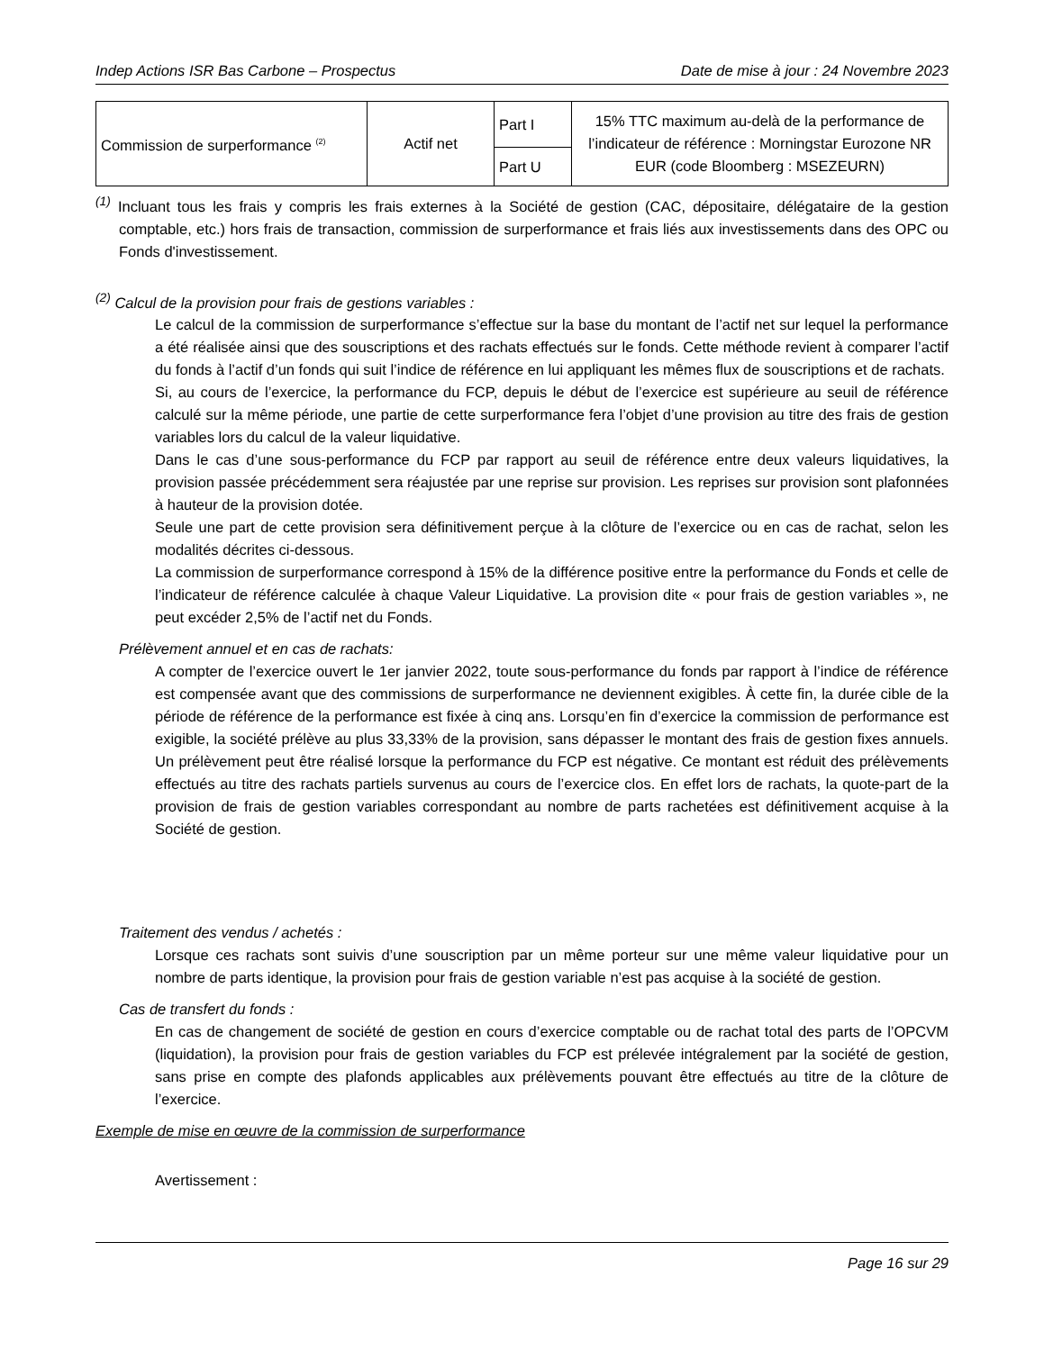Indep Actions ISR Bas Carbone – Prospectus Date de mise à jour : 24 Novembre 2023
| Commission de surperformance <sup>(2)</sup> | Actif net | Part I | 15% TTC maximum au-delà de la performance de l’indicateur de référence : Morningstar Eurozone NR EUR (code Bloomberg : MSEZEURN) |
| | | Part U | |
<sup>(1)</sup> Incluant tous les frais y compris les frais externes à la Société de gestion (CAC, dépositaire, délégataire de la gestion comptable, etc.) hors frais de transaction, commission de surperformance et frais liés aux investissements dans des OPC ou Fonds d'investissement.
<sup>(2)</sup> Calcul de la provision pour frais de gestions variables :
Le calcul de la commission de surperformance s’effectue sur la base du montant de l’actif net sur lequel la performance a été réalisée ainsi que des souscriptions et des rachats effectués sur le fonds. Cette méthode revient à comparer l’actif du fonds à l’actif d’un fonds qui suit l’indice de référence en lui appliquant les mêmes flux de souscriptions et de rachats.
Si, au cours de l’exercice, la performance du FCP, depuis le début de l’exercice est supérieure au seuil de référence calculé sur la même période, une partie de cette surperformance fera l’objet d’une provision au titre des frais de gestion variables lors du calcul de la valeur liquidative.
Dans le cas d’une sous-performance du FCP par rapport au seuil de référence entre deux valeurs liquidatives, la provision passée précédemment sera réajustée par une reprise sur provision. Les reprises sur provision sont plafonnées à hauteur de la provision dotée.
Seule une part de cette provision sera définitivement perçue à la clôture de l’exercice ou en cas de rachat, selon les modalités décrites ci-dessous.
La commission de surperformance correspond à 15% de la différence positive entre la performance du Fonds et celle de l’indicateur de référence calculée à chaque Valeur Liquidative. La provision dite « pour frais de gestion variables », ne peut excéder 2,5% de l’actif net du Fonds.
Prélèvement annuel et en cas de rachats:
A compter de l’exercice ouvert le 1er janvier 2022, toute sous-performance du fonds par rapport à l’indice de référence est compensée avant que des commissions de surperformance ne deviennent exigibles. À cette fin, la durée cible de la période de référence de la performance est fixée à cinq ans. Lorsqu’en fin d’exercice la commission de performance est exigible, la société prélève au plus 33,33% de la provision, sans dépasser le montant des frais de gestion fixes annuels. Un prélèvement peut être réalisé lorsque la performance du FCP est négative. Ce montant est réduit des prélèvements effectués au titre des rachats partiels survenus au cours de l’exercice clos. En effet lors de rachats, la quote-part de la provision de frais de gestion variables correspondant au nombre de parts rachetées est définitivement acquise à la Société de gestion.
Traitement des vendus / achetés :
Lorsque ces rachats sont suivis d’une souscription par un même porteur sur une même valeur liquidative pour un nombre de parts identique, la provision pour frais de gestion variable n’est pas acquise à la société de gestion.
Cas de transfert du fonds :
En cas de changement de société de gestion en cours d’exercice comptable ou de rachat total des parts de l’OPCVM (liquidation), la provision pour frais de gestion variables du FCP est prélevée intégralement par la société de gestion, sans prise en compte des plafonds applicables aux prélèvements pouvant être effectués au titre de la clôture de l’exercice.
Exemple de mise en œuvre de la commission de surperformance
Avertissement :
Page 16 sur 29